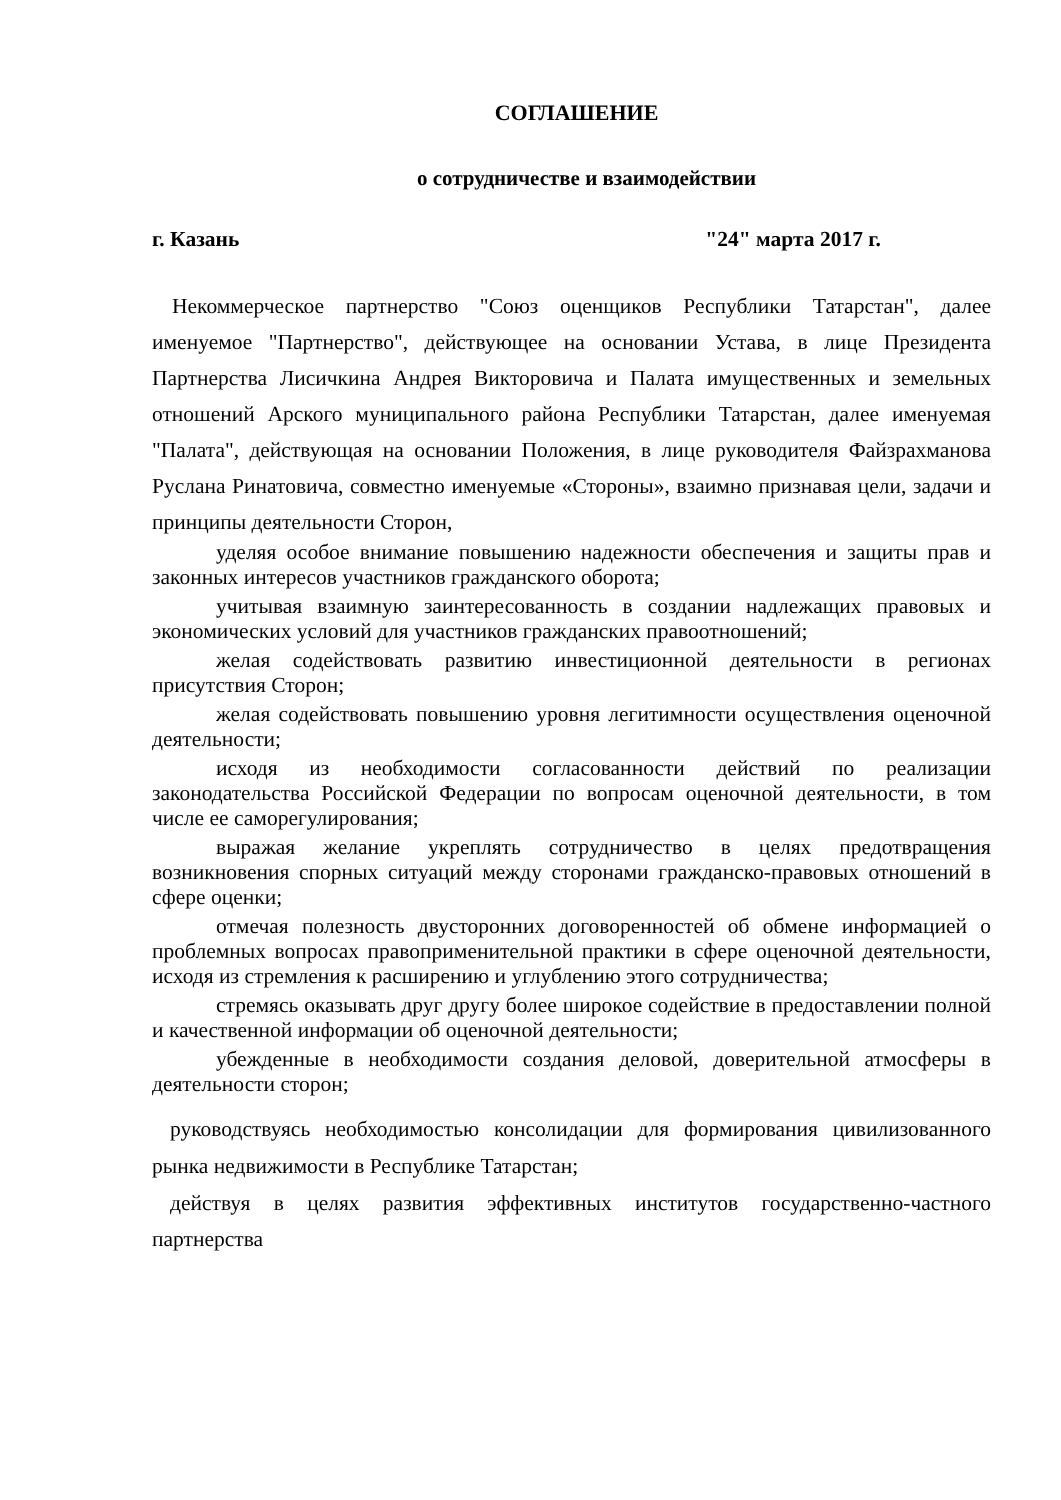СОГЛАШЕНИЕ
о сотрудничестве и взаимодействии
г. Казань "24" марта 2017 г.
Некоммерческое партнерство "Союз оценщиков Республики Татарстан", далее именуемое "Партнерство", действующее на основании Устава, в лице Президента Партнерства Лисичкина Андрея Викторовича и Палата имущественных и земельных отношений Арского муниципального района Республики Татарстан, далее именуемая "Палата", действующая на основании Положения, в лице руководителя Файзрахманова Руслана Ринатовича, совместно именуемые «Стороны», взаимно признавая цели, задачи и принципы деятельности Сторон,
уделяя особое внимание повышению надежности обеспечения и защиты прав и законных интересов участников гражданского оборота;
учитывая взаимную заинтересованность в создании надлежащих правовых и экономических условий для участников гражданских правоотношений;
желая содействовать развитию инвестиционной деятельности в регионах присутствия Сторон;
желая содействовать повышению уровня легитимности осуществления оценочной деятельности;
исходя из необходимости согласованности действий по реализации законодательства Российской Федерации по вопросам оценочной деятельности, в том числе ее саморегулирования;
выражая желание укреплять сотрудничество в целях предотвращения возникновения спорных ситуаций между сторонами гражданско-правовых отношений в сфере оценки;
отмечая полезность двусторонних договоренностей об обмене информацией о проблемных вопросах правоприменительной практики в сфере оценочной деятельности, исходя из стремления к расширению и углублению этого сотрудничества;
стремясь оказывать друг другу более широкое содействие в предоставлении полной и качественной информации об оценочной деятельности;
убежденные в необходимости создания деловой, доверительной атмосферы в деятельности сторон;
руководствуясь необходимостью консолидации для формирования цивилизованного рынка недвижимости в Республике Татарстан;
действуя в целях развития эффективных институтов государственно-частного партнерства